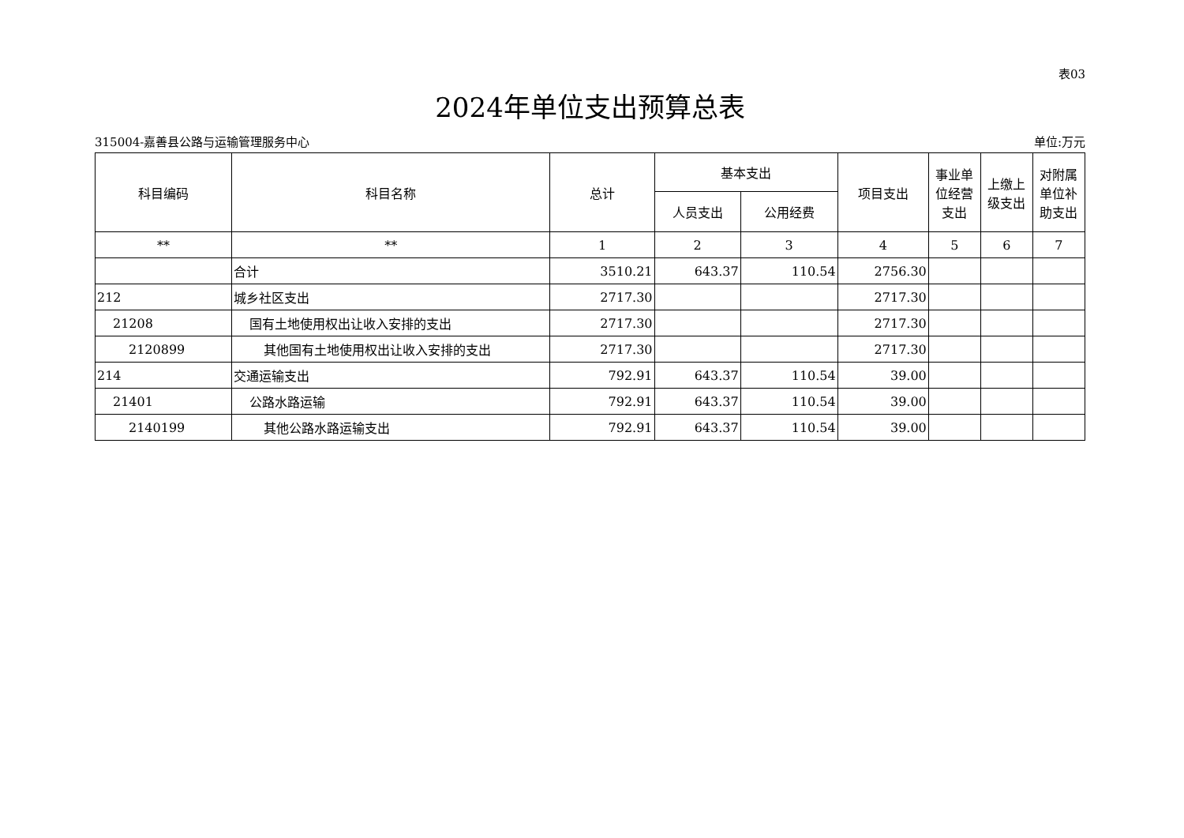表03
2024年单位支出预算总表
315004-嘉善县公路与运输管理服务中心 单位:万元
| 科目编码 | 科目名称 | 总计 | 基本支出 | | 项目支出 | 事业单位经营支出 | 上缴上级支出 | 对附属单位补助支出 |
| --- | --- | --- | --- | --- | --- | --- | --- | --- |
| | | | 人员支出 | 公用经费 | | | | |
| ** | ** | 1 | 2 | 3 | 4 | 5 | 6 | 7 |
| | 合计 | 3510.21 | 643.37 | 110.54 | 2756.30 | | | |
| 212 | 城乡社区支出 | 2717.30 | | | 2717.30 | | | |
| 21208 | 国有土地使用权出让收入安排的支出 | 2717.30 | | | 2717.30 | | | |
| 2120899 | 其他国有土地使用权出让收入安排的支出 | 2717.30 | | | 2717.30 | | | |
| 214 | 交通运输支出 | 792.91 | 643.37 | 110.54 | 39.00 | | | |
| 21401 | 公路水路运输 | 792.91 | 643.37 | 110.54 | 39.00 | | | |
| 2140199 | 其他公路水路运输支出 | 792.91 | 643.37 | 110.54 | 39.00 | | | |